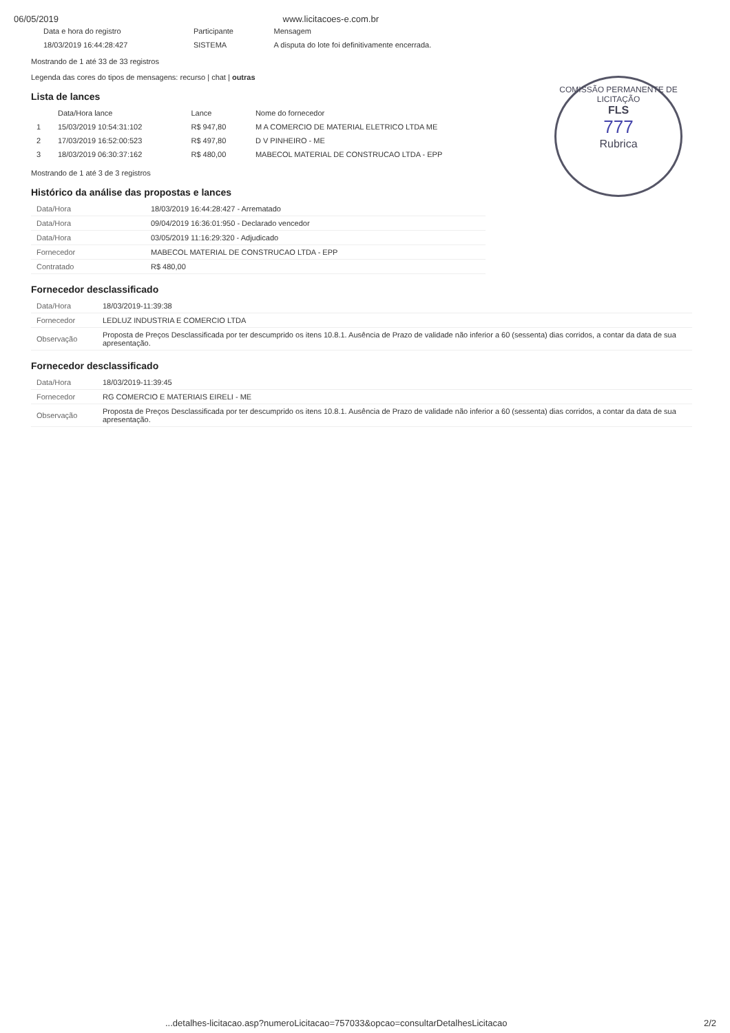06/05/2019 www.licitacoes-e.com.br
| Data e hora do registro | Participante | Mensagem |
| --- | --- | --- |
| 18/03/2019 16:44:28:427 | SISTEMA | A disputa do lote foi definitivamente encerrada. |
Mostrando de 1 até 33 de 33 registros
Legenda das cores do tipos de mensagens: recurso | chat | outras
Lista de lances
| | Data/Hora lance | Lance | Nome do fornecedor |
| --- | --- | --- | --- |
| 1 | 15/03/2019 10:54:31:102 | R$ 947,80 | M A COMERCIO DE MATERIAL ELETRICO LTDA ME |
| 2 | 17/03/2019 16:52:00:523 | R$ 497,80 | D V PINHEIRO - ME |
| 3 | 18/03/2019 06:30:37:162 | R$ 480,00 | MABECOL MATERIAL DE CONSTRUCAO LTDA - EPP |
Mostrando de 1 até 3 de 3 registros
COMISSÃO PERMANENTE DE LICITAÇÃO
FLS
777
Rubrica
Histórico da análise das propostas e lances
| Data/Hora | 18/03/2019 16:44:28:427 - Arrematado |
| Data/Hora | 09/04/2019 16:36:01:950 - Declarado vencedor |
| Data/Hora | 03/05/2019 11:16:29:320 - Adjudicado |
| Fornecedor | MABECOL MATERIAL DE CONSTRUCAO LTDA - EPP |
| Contratado | R$ 480,00 |
Fornecedor desclassificado
| Data/Hora | 18/03/2019-11:39:38 |
| Fornecedor | LEDLUZ INDUSTRIA E COMERCIO LTDA |
| Observação | Proposta de Preços Desclassificada por ter descumprido os itens 10.8.1. Ausência de Prazo de validade não inferior a 60 (sessenta) dias corridos, a contar da data de sua apresentação. |
Fornecedor desclassificado
| Data/Hora | 18/03/2019-11:39:45 |
| Fornecedor | RG COMERCIO E MATERIAIS EIRELI - ME |
| Observação | Proposta de Preços Desclassificada por ter descumprido os itens 10.8.1. Ausência de Prazo de validade não inferior a 60 (sessenta) dias corridos, a contar da data de sua apresentação. |
...detalhes-licitacao.asp?numeroLicitacao=757033&opcao=consultarDetalhesLicitacao 2/2